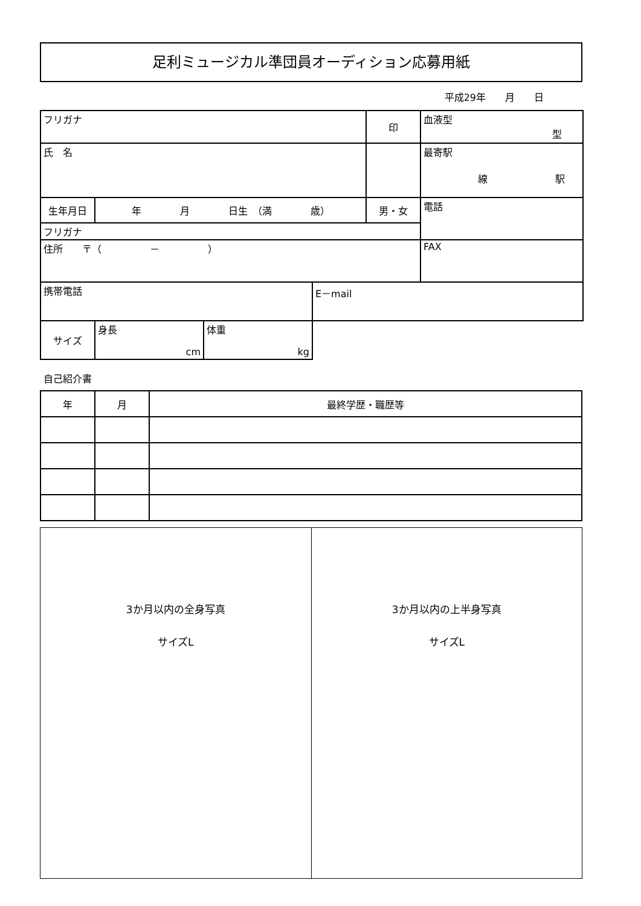足利ミュージカル準団員オーディション応募用紙
平成29年　　月　　日
| フリガナ | | | | 印 | 血液型 型 |
| 氏 名 | | | | | 最寄駅 線 駅 |
| 生年月日 | 年 月 日生 （満 歳） | | | 男・女 | 電話 |
| フリガナ | | | | | |
| 住所 〒（ － ） | | | | | FAX |
| 携帯電話 | | | E－mail | | |
| サイズ | 身長 cm | 体重 kg | | | |
自己紹介書
| 年 | 月 | 最終学歴・職歴等 |
3か月以内の全身写真
サイズL
3か月以内の上半身写真
サイズL